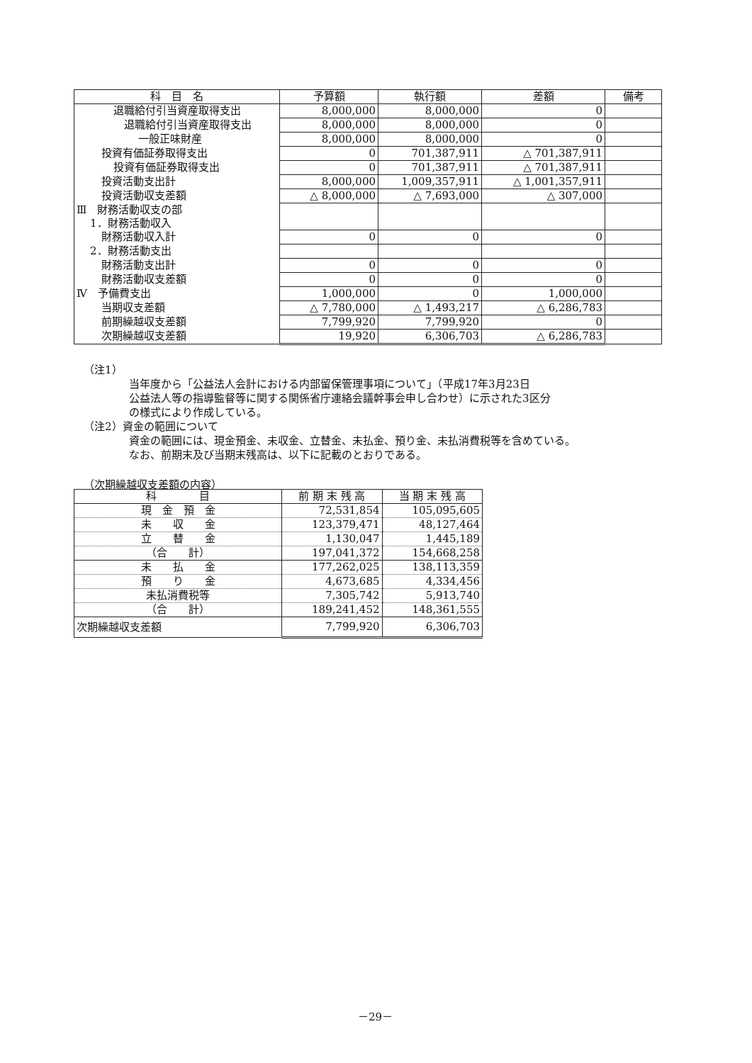| 科 目 名 | 予算額 | 執行額 | 差額 | 備考 |
| --- | --- | --- | --- | --- |
| 退職給付引当資産取得支出 | 8,000,000 | 8,000,000 | 0 | |
| 退職給付引当資産取得支出 | 8,000,000 | 8,000,000 | 0 | |
| 一般正味財産 | 8,000,000 | 8,000,000 | 0 | |
| 投資有価証券取得支出 | 0 | 701,387,911 | △ 701,387,911 | |
| 投資有価証券取得支出 | 0 | 701,387,911 | △ 701,387,911 | |
| 投資活動支出計 | 8,000,000 | 1,009,357,911 | △ 1,001,357,911 | |
| 投資活動収支差額 | △ 8,000,000 | △ 7,693,000 | △ 307,000 | |
| Ⅲ 財務活動収支の部 | | | | |
| 1．財務活動収入 | | | | |
| 財務活動収入計 | 0 | 0 | 0 | |
| 2．財務活動支出 | | | | |
| 財務活動支出計 | 0 | 0 | 0 | |
| 財務活動収支差額 | 0 | 0 | 0 | |
| Ⅳ 予備費支出 | 1,000,000 | 0 | 1,000,000 | |
| 当期収支差額 | △ 7,780,000 | △ 1,493,217 | △ 6,286,783 | |
| 前期繰越収支差額 | 7,799,920 | 7,799,920 | 0 | |
| 次期繰越収支差額 | 19,920 | 6,306,703 | △ 6,286,783 | |
（注1）
当年度から「公益法人会計における内部留保管理事項について」（平成17年3月23日
公益法人等の指導監督等に関する関係省庁連絡会議幹事会申し合わせ）に示された3区分
の様式により作成している。
（注2）資金の範囲について
資金の範囲には、現金預金、未収金、立替金、未払金、預り金、未払消費税等を含めている。
なお、前期末及び当期末残高は、以下に記載のとおりである。
（次期繰越収支差額の内容）
| 科 目 | 前 期 末 残 高 | 当 期 末 残 高 |
| --- | --- | --- |
| 現 金 預 金 | 72,531,854 | 105,095,605 |
| 未 収 金 | 123,379,471 | 48,127,464 |
| 立 替 金 | 1,130,047 | 1,445,189 |
| （合 計） | 197,041,372 | 154,668,258 |
| 未 払 金 | 177,262,025 | 138,113,359 |
| 預 り 金 | 4,673,685 | 4,334,456 |
| 未払消費税等 | 7,305,742 | 5,913,740 |
| （合 計） | 189,241,452 | 148,361,555 |
| 次期繰越収支差額 | 7,799,920 | 6,306,703 |
－29－